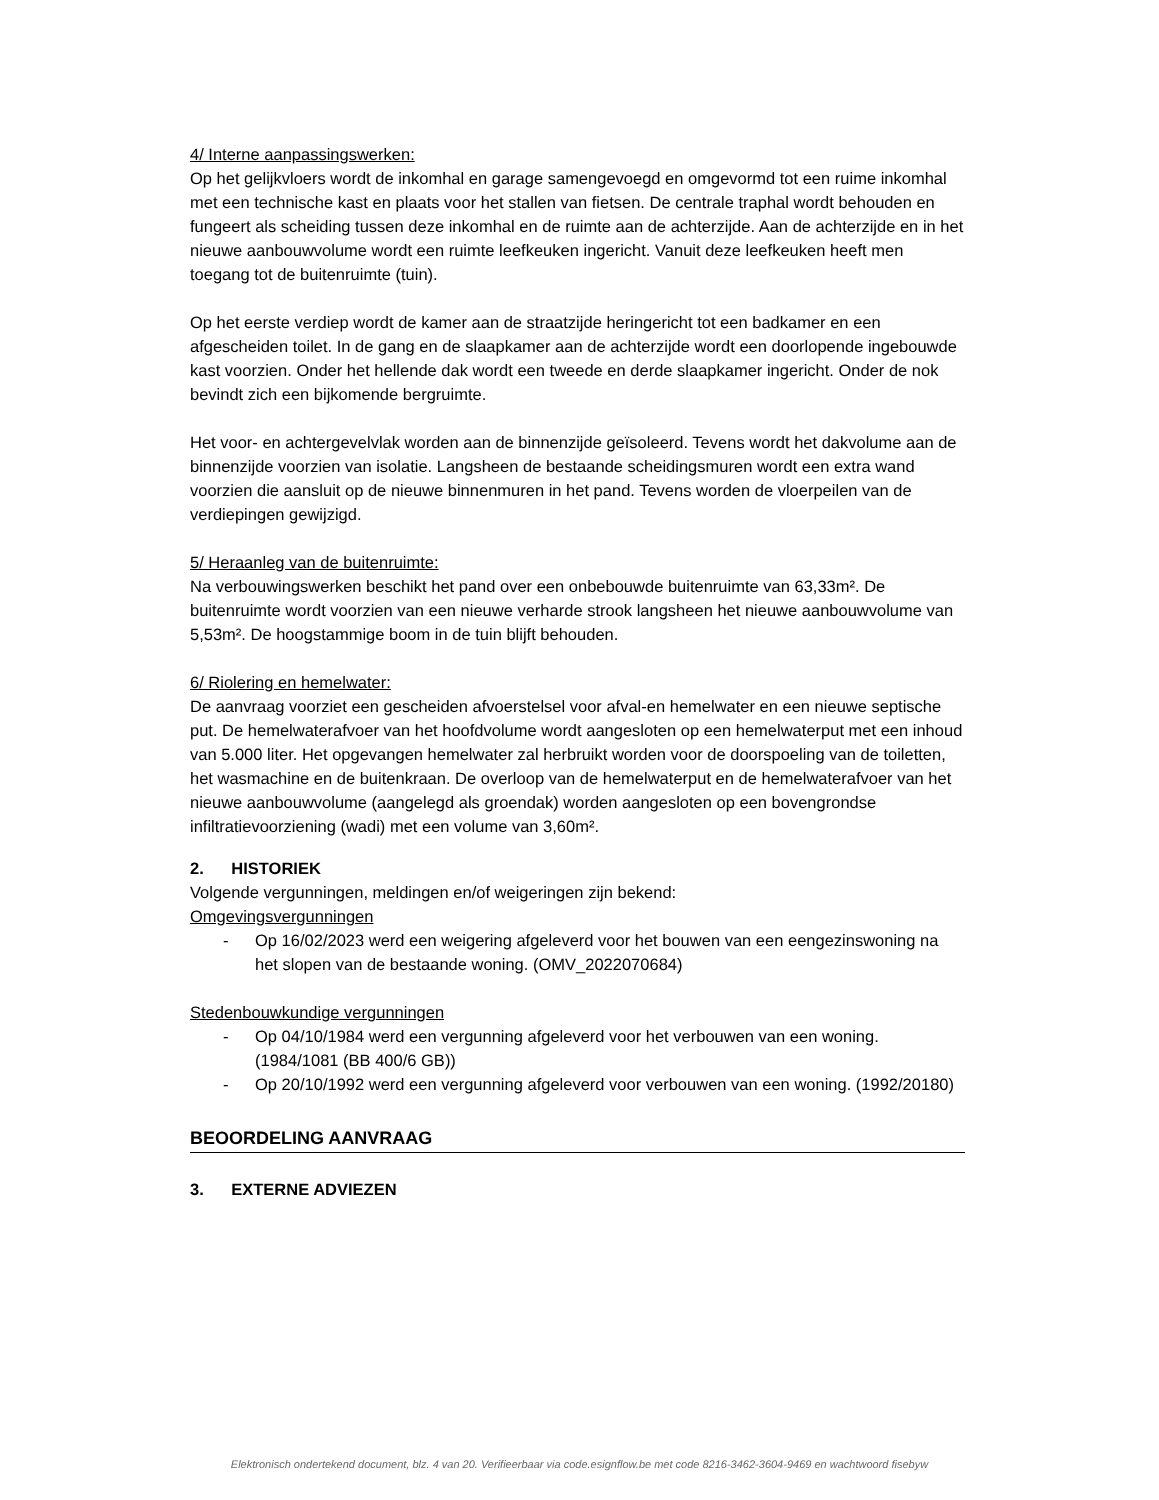4/ Interne aanpassingswerken:
Op het gelijkvloers wordt de inkomhal en garage samengevoegd en omgevormd tot een ruime inkomhal met een technische kast en plaats voor het stallen van fietsen. De centrale traphal wordt behouden en fungeert als scheiding tussen deze inkomhal en de ruimte aan de achterzijde. Aan de achterzijde en in het nieuwe aanbouwvolume wordt een ruimte leefkeuken ingericht. Vanuit deze leefkeuken heeft men toegang tot de buitenruimte (tuin).
Op het eerste verdiep wordt de kamer aan de straatzijde heringericht tot een badkamer en een afgescheiden toilet. In de gang en de slaapkamer aan de achterzijde wordt een doorlopende ingebouwde kast voorzien. Onder het hellende dak wordt een tweede en derde slaapkamer ingericht. Onder de nok bevindt zich een bijkomende bergruimte.
Het voor- en achtergevelvlak worden aan de binnenzijde geïsoleerd. Tevens wordt het dakvolume aan de binnenzijde voorzien van isolatie. Langsheen de bestaande scheidingsmuren wordt een extra wand voorzien die aansluit op de nieuwe binnenmuren in het pand. Tevens worden de vloerpeilen van de verdiepingen gewijzigd.
5/ Heraanleg van de buitenruimte:
Na verbouwingswerken beschikt het pand over een onbebouwde buitenruimte van 63,33m². De buitenruimte wordt voorzien van een nieuwe verharde strook langsheen het nieuwe aanbouwvolume van 5,53m². De hoogstammige boom in de tuin blijft behouden.
6/ Riolering en hemelwater:
De aanvraag voorziet een gescheiden afvoerstelsel voor afval-en hemelwater en een nieuwe septische put. De hemelwaterafvoer van het hoofdvolume wordt aangesloten op een hemelwaterput met een inhoud van 5.000 liter. Het opgevangen hemelwater zal herbruikt worden voor de doorspoeling van de toiletten, het wasmachine en de buitenkraan. De overloop van de hemelwaterput en de hemelwaterafvoer van het nieuwe aanbouwvolume (aangelegd als groendak) worden aangesloten op een bovengrondse infiltratievoorziening (wadi) met een volume van 3,60m².
2. HISTORIEK
Volgende vergunningen, meldingen en/of weigeringen zijn bekend:
Omgevingsvergunningen
- Op 16/02/2023 werd een weigering afgeleverd voor het bouwen van een eengezinswoning na het slopen van de bestaande woning. (OMV_2022070684)
Stedenbouwkundige vergunningen
- Op 04/10/1984 werd een vergunning afgeleverd voor het verbouwen van een woning. (1984/1081 (BB 400/6 GB))
- Op 20/10/1992 werd een vergunning afgeleverd voor verbouwen van een woning. (1992/20180)
BEOORDELING AANVRAAG
3. EXTERNE ADVIEZEN
Elektronisch ondertekend document, blz. 4 van 20. Verifieerbaar via code.esignflow.be met code 8216-3462-3604-9469 en wachtwoord fisebyw